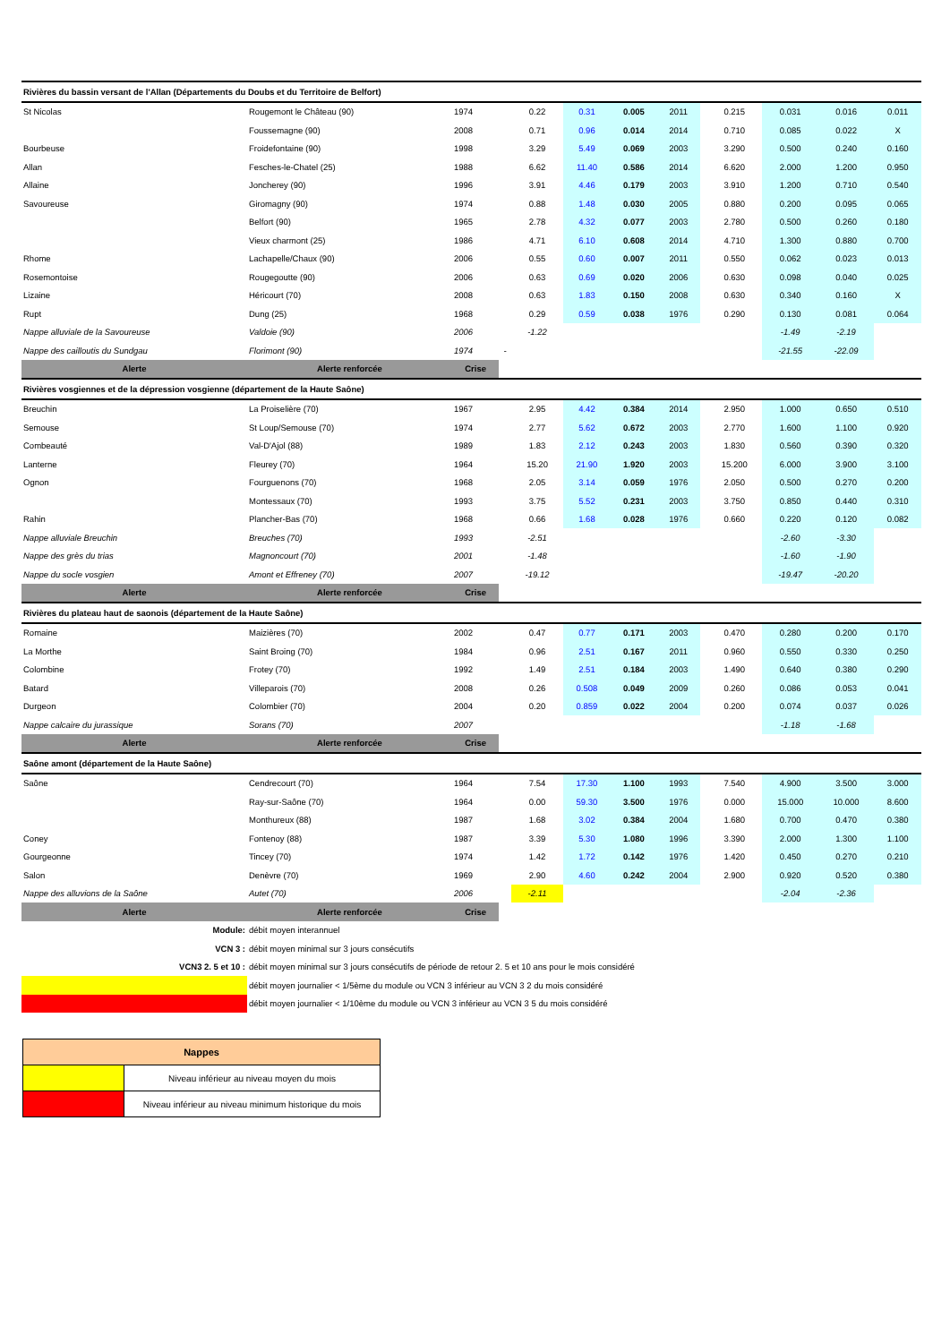| Rivières du bassin versant de l'Allan (Départements du Doubs et du Territoire de Belfort) | | | | | | | | | | | | |
| St Nicolas | Rougemont le Château (90) | 1974 | | 0.22 | 0.31 | 0.005 | 2011 | | 0.215 | 0.031 | 0.016 | 0.011 |
| | Foussemagne (90) | 2008 | | 0.71 | 0.96 | 0.014 | 2014 | | 0.710 | 0.085 | 0.022 | X |
| Bourbeuse | Froidefontaine (90) | 1998 | | 3.29 | 5.49 | 0.069 | 2003 | | 3.290 | 0.500 | 0.240 | 0.160 |
| Allan | Fesches-le-Chatel (25) | 1988 | | 6.62 | 11.40 | 0.586 | 2014 | | 6.620 | 2.000 | 1.200 | 0.950 |
| Allaine | Joncherey (90) | 1996 | | 3.91 | 4.46 | 0.179 | 2003 | | 3.910 | 1.200 | 0.710 | 0.540 |
| Savoureuse | Giromagny (90) | 1974 | | 0.88 | 1.48 | 0.030 | 2005 | | 0.880 | 0.200 | 0.095 | 0.065 |
| | Belfort (90) | 1965 | | 2.78 | 4.32 | 0.077 | 2003 | | 2.780 | 0.500 | 0.260 | 0.180 |
| | Vieux charmont (25) | 1986 | | 4.71 | 6.10 | 0.608 | 2014 | | 4.710 | 1.300 | 0.880 | 0.700 |
| Rhome | Lachapelle/Chaux (90) | 2006 | | 0.55 | 0.60 | 0.007 | 2011 | | 0.550 | 0.062 | 0.023 | 0.013 |
| Rosemontoise | Rougegoutte (90) | 2006 | | 0.63 | 0.69 | 0.020 | 2006 | | 0.630 | 0.098 | 0.040 | 0.025 |
| Lizaine | Héricourt (70) | 2008 | | 0.63 | 1.83 | 0.150 | 2008 | | 0.630 | 0.340 | 0.160 | X |
| Rupt | Dung (25) | 1968 | | 0.29 | 0.59 | 0.038 | 1976 | | 0.290 | 0.130 | 0.081 | 0.064 |
| Nappe alluviale de la Savoureuse | Valdoie (90) | 2006 | | -1.22 | | | | | | -1.49 | -2.19 | |
| Nappe des cailloutis du Sundgau | Florimont (90) | 1974 | - | | | | | | | -21.55 | -22.09 | |
| Alerte | Alerte renforcée | Crise | | | | | | | | | | |
| Rivières vosgiennes et de la dépression vosgienne (département de la Haute Saône) | | | | | | | | | | | | |
| Breuchin | La Proiselière (70) | 1967 | | 2.95 | 4.42 | 0.384 | 2014 | | 2.950 | 1.000 | 0.650 | 0.510 |
| Semouse | St Loup/Semouse (70) | 1974 | | 2.77 | 5.62 | 0.672 | 2003 | | 2.770 | 1.600 | 1.100 | 0.920 |
| Combeauté | Val-D'Ajol (88) | 1989 | | 1.83 | 2.12 | 0.243 | 2003 | | 1.830 | 0.560 | 0.390 | 0.320 |
| Lanterne | Fleurey (70) | 1964 | | 15.20 | 21.90 | 1.920 | 2003 | | 15.200 | 6.000 | 3.900 | 3.100 |
| Ognon | Fourguenons (70) | 1968 | | 2.05 | 3.14 | 0.059 | 1976 | | 2.050 | 0.500 | 0.270 | 0.200 |
| | Montessaux (70) | 1993 | | 3.75 | 5.52 | 0.231 | 2003 | | 3.750 | 0.850 | 0.440 | 0.310 |
| Rahin | Plancher-Bas (70) | 1968 | | 0.66 | 1.68 | 0.028 | 1976 | | 0.660 | 0.220 | 0.120 | 0.082 |
| Nappe alluviale Breuchin | Breuches (70) | 1993 | | -2.51 | | | | | | -2.60 | -3.30 | |
| Nappe des grès du trias | Magnoncourt (70) | 2001 | | -1.48 | | | | | | -1.60 | -1.90 | |
| Nappe du socle vosgien | Amont et Effreney (70) | 2007 | | -19.12 | | | | | | -19.47 | -20.20 | |
| Alerte | Alerte renforcée | Crise | | | | | | | | | | |
| Rivières du plateau haut de saonois (département de la Haute Saône) | | | | | | | | | | | | |
| Romaine | Maizières (70) | 2002 | | 0.47 | 0.77 | 0.171 | 2003 | | 0.470 | 0.280 | 0.200 | 0.170 |
| La Morthe | Saint Broing (70) | 1984 | | 0.96 | 2.51 | 0.167 | 2011 | | 0.960 | 0.550 | 0.330 | 0.250 |
| Colombine | Frotey (70) | 1992 | | 1.49 | 2.51 | 0.184 | 2003 | | 1.490 | 0.640 | 0.380 | 0.290 |
| Batard | Villeparois (70) | 2008 | | 0.26 | 0.508 | 0.049 | 2009 | | 0.260 | 0.086 | 0.053 | 0.041 |
| Durgeon | Colombier (70) | 2004 | | 0.20 | 0.859 | 0.022 | 2004 | | 0.200 | 0.074 | 0.037 | 0.026 |
| Nappe calcaire du jurassique | Sorans (70) | 2007 | | | | | | | | -1.18 | -1.68 | |
| Alerte | Alerte renforcée | Crise | | | | | | | | | | |
| Saône amont (département de la Haute Saône) | | | | | | | | | | | | |
| Saône | Cendrecourt (70) | 1964 | | 7.54 | 17.30 | 1.100 | 1993 | | 7.540 | 4.900 | 3.500 | 3.000 |
| | Ray-sur-Saône (70) | 1964 | | 0.00 | 59.30 | 3.500 | 1976 | | 0.000 | 15.000 | 10.000 | 8.600 |
| | Monthureux (88) | 1987 | | 1.68 | 3.02 | 0.384 | 2004 | | 1.680 | 0.700 | 0.470 | 0.380 |
| Coney | Fontenoy (88) | 1987 | | 3.39 | 5.30 | 1.080 | 1996 | | 3.390 | 2.000 | 1.300 | 1.100 |
| Gourgeonne | Tincey (70) | 1974 | | 1.42 | 1.72 | 0.142 | 1976 | | 1.420 | 0.450 | 0.270 | 0.210 |
| Salon | Denèvre (70) | 1969 | | 2.90 | 4.60 | 0.242 | 2004 | | 2.900 | 0.920 | 0.520 | 0.380 |
| Nappe des alluvions de la Saône | Autet (70) | 2006 | | -2.11 | | | | | | -2.04 | -2.36 | |
| Alerte | Alerte renforcée | Crise | | | | | | | | | | |
| Module: | débit moyen interannuel | | | | | | | | | | | |
| VCN 3 : | débit moyen minimal sur 3 jours consécutifs | | | | | | | | | | | |
| VCN3 2. 5 et 10 : | débit moyen minimal sur 3 jours consécutifs de période de retour 2. 5 et 10 ans pour le mois considéré | | | | | | | | | | | |
| | débit moyen journalier < 1/5ème du module ou VCN 3 inférieur au VCN 3 2 du mois considéré | | | | | | | | | | | |
| | débit moyen journalier < 1/10ème du module ou VCN 3 inférieur au VCN 3 5 du mois considéré | | | | | | | | | | | |
| Nappes | |
| | Niveau inférieur au niveau moyen du mois |
| | Niveau inférieur au niveau minimum historique du mois |